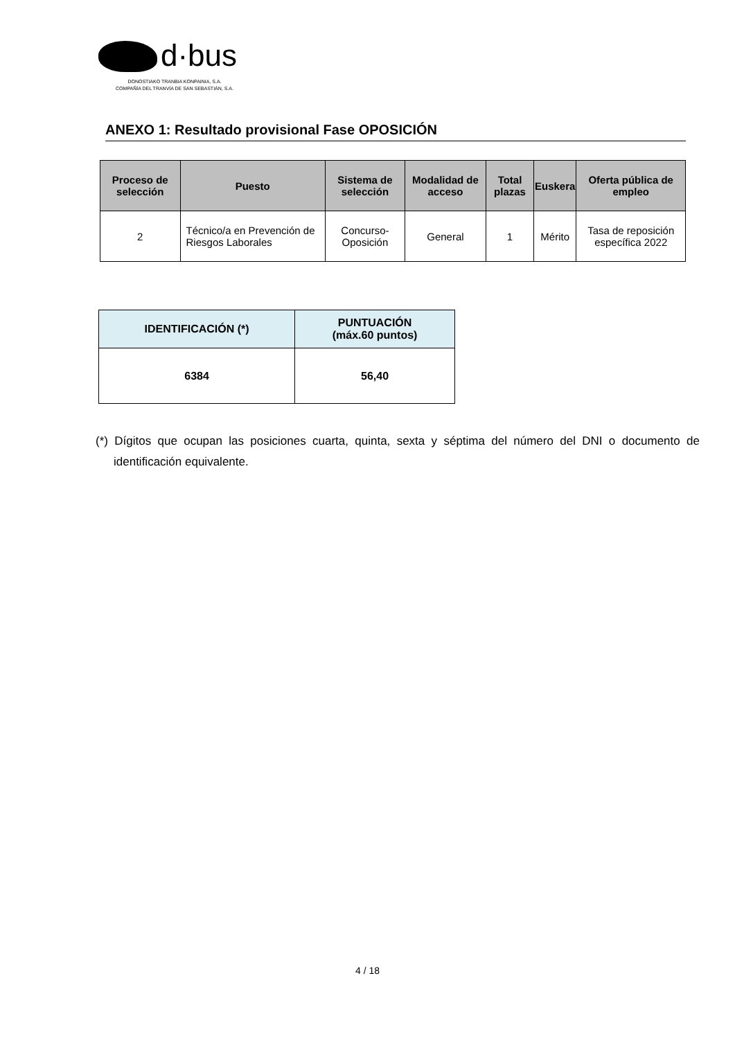d·bus
DONOSTIAKO TRANBIA KONPAINIA, S.A.
COMPAÑÍA DEL TRANVÍA DE SAN SEBASTIÁN, S.A.
ANEXO 1: Resultado provisional Fase OPOSICIÓN
| Proceso de selección | Puesto | Sistema de selección | Modalidad de acceso | Total plazas | Euskera | Oferta pública de empleo |
| --- | --- | --- | --- | --- | --- | --- |
| 2 | Técnico/a en Prevención de Riesgos Laborales | Concurso-Oposición | General | 1 | Mérito | Tasa de reposición específica 2022 |
| IDENTIFICACIÓN (*) | PUNTUACIÓN (máx.60 puntos) |
| --- | --- |
| 6384 | 56,40 |
(*) Dígitos que ocupan las posiciones cuarta, quinta, sexta y séptima del número del DNI o documento de identificación equivalente.
4 / 18